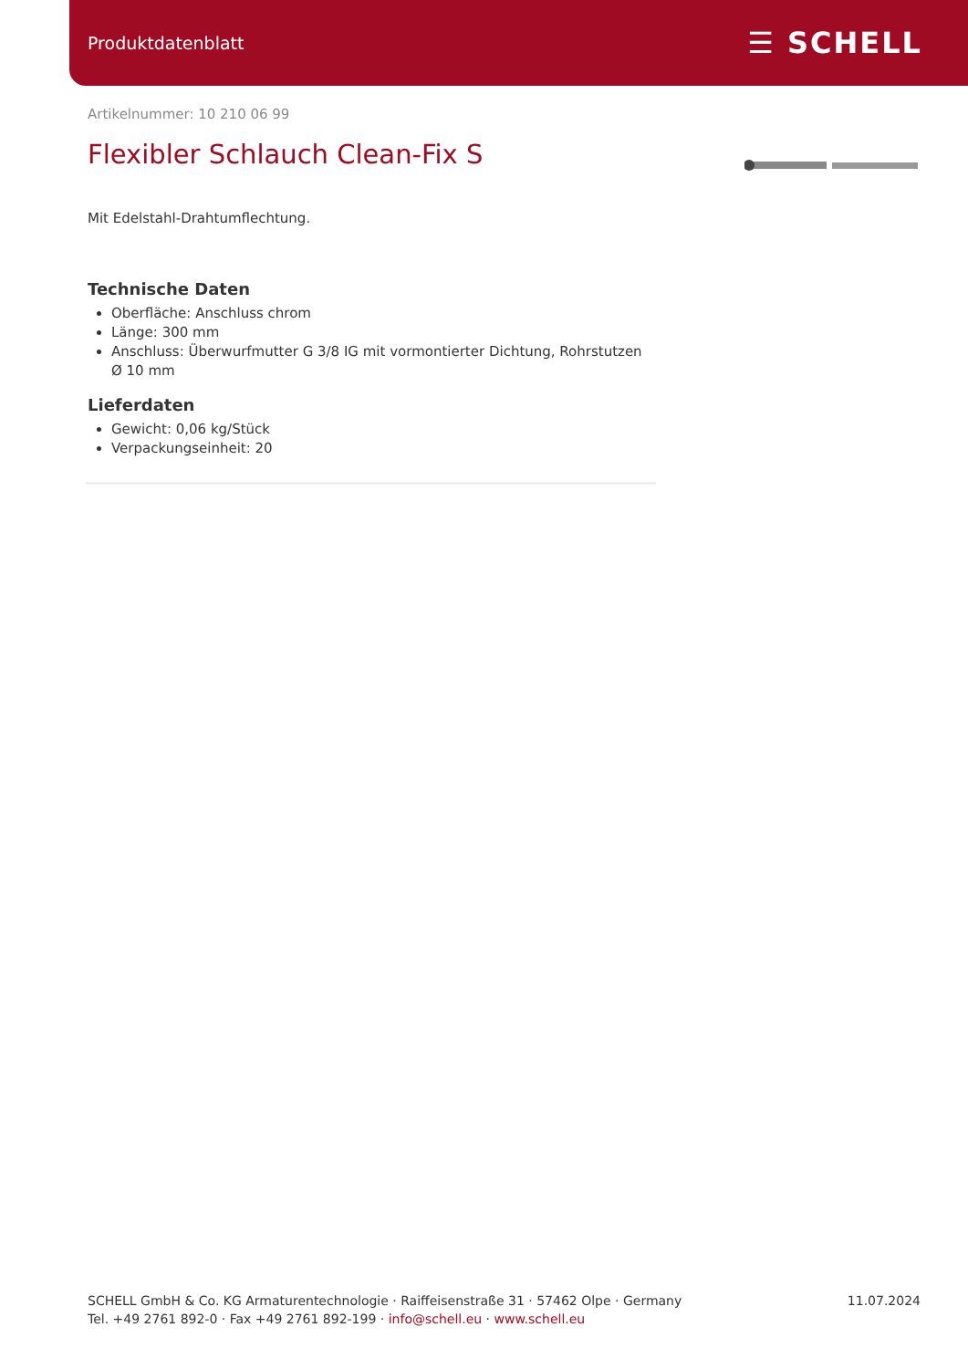Produktdatenblatt ☰ SCHELL
Artikelnummer: 10 210 06 99
Flexibler Schlauch Clean-Fix S
Mit Edelstahl-Drahtumflechtung.
Technische Daten
Oberfläche: Anschluss chrom
Länge: 300 mm
Anschluss: Überwurfmutter G 3/8 IG mit vormontierter Dichtung, Rohrstutzen Ø 10 mm
Lieferdaten
Gewicht: 0,06 kg/Stück
Verpackungseinheit: 20
SCHELL GmbH & Co. KG Armaturentechnologie · Raiffeisenstraße 31 · 57462 Olpe · Germany
Tel. +49 2761 892-0 · Fax +49 2761 892-199 · info@schell.eu · www.schell.eu
11.07.2024